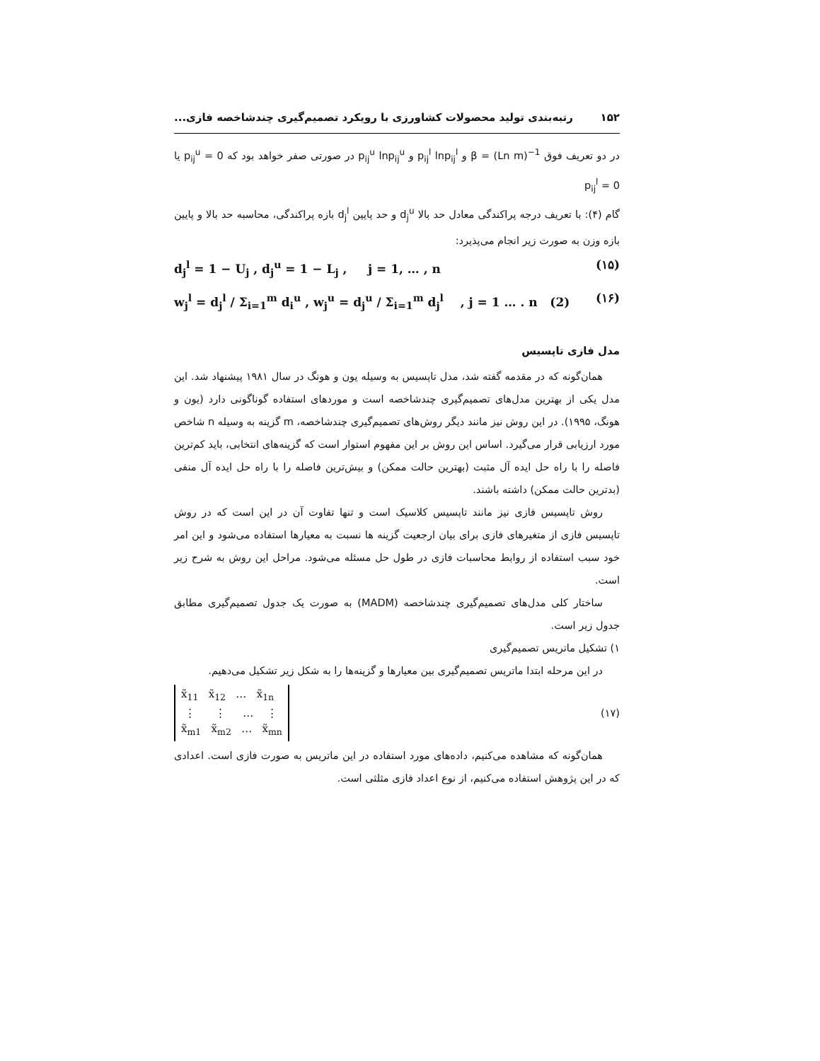۱۵۲ رتبه‌بندی تولید محصولات کشاورزی با رویکرد تصمیم‌گیری چندشاخصه فازی...
در دو تعریف فوق β = (Ln m)<sup>−1</sup> و p<sub>ij</sub><sup>l</sup> lnp<sub>ij</sub><sup>l</sup> و p<sub>ij</sub><sup>u</sup> lnp<sub>ij</sub><sup>u</sup> در صورتی صفر خواهد بود که p<sub>ij</sub><sup>u</sup> = 0 یا p<sub>ij</sub><sup>l</sup> = 0
گام (۴): با تعریف درجه پراکندگی معادل حد بالا d<sub>j</sub><sup>u</sup> و حد پایین d<sub>j</sub><sup>l</sup> بازه پراکندگی، محاسبه حد بالا و پایین بازه وزن به صورت زیر انجام می‌پذیرد:
(۱۵) d<sub>j</sub><sup>l</sup> = 1 − U<sub>j</sub> , d<sub>j</sub><sup>u</sup> = 1 − L<sub>j</sub> , j = 1, … , n
(۱۶) w<sub>j</sub><sup>l</sup> = d<sub>j</sub><sup>l</sup> / Σ<sub>i=1</sub><sup>m</sup> d<sub>i</sub><sup>u</sup> , w<sub>j</sub><sup>u</sup> = d<sub>j</sub><sup>u</sup> / Σ<sub>i=1</sub><sup>m</sup> d<sub>j</sub><sup>l</sup> , j = 1 … . n (2)
مدل فازی تاپسیس
همان‌گونه که در مقدمه گفته شد، مدل تاپسیس به وسیله یون و هونگ در سال ۱۹۸۱ پیشنهاد شد. این مدل یکی از بهترین مدل‌های تصمیم‌گیری چندشاخصه است و موردهای استفاده گوناگونی دارد (یون و هونگ، ۱۹۹۵). در این روش نیز مانند دیگر روش‌های تصمیم‌گیری چندشاخصه، m گزینه به وسیله n شاخص مورد ارزیابی قرار می‌گیرد. اساس این روش بر این مفهوم استوار است که گزینه‌های انتخابی، باید کم‌ترین فاصله را با راه حل ایده آل مثبت (بهترین حالت ممکن) و بیش‌ترین فاصله را با راه حل ایده آل منفی (بدترین حالت ممکن) داشته باشند.
روش تاپسیس فازی نیز مانند تاپسیس کلاسیک است و تنها تفاوت آن در این است که در روش تاپسیس فازی از متغیرهای فازی برای بیان ارجعیت گزینه ها نسبت به معیارها استفاده می‌شود و این امر خود سبب استفاده از روابط محاسبات فازی در طول حل مسئله می‌شود. مراحل این روش به شرح زیر است.
ساختار کلی مدل‌های تصمیم‌گیری چندشاخصه (MADM) به صورت یک جدول تصمیم‌گیری مطابق جدول زیر است.
۱) تشکیل ماتریس تصمیم‌گیری
در این مرحله ابتدا ماتریس تصمیم‌گیری بین معیارها و گزینه‌ها را به شکل زیر تشکیل می‌دهیم.
(۱۷)
x̃<sub>11</sub> x̃<sub>12</sub> … x̃<sub>1n</sub>
⋮ ⋮ … ⋮
x̃<sub>m1</sub> x̃<sub>m2</sub> … x̃<sub>mn</sub>
همان‌گونه که مشاهده می‌کنیم، داده‌های مورد استفاده در این ماتریس به صورت فازی است. اعدادی که در این پژوهش استفاده می‌کنیم، از نوع اعداد فازی مثلثی است.